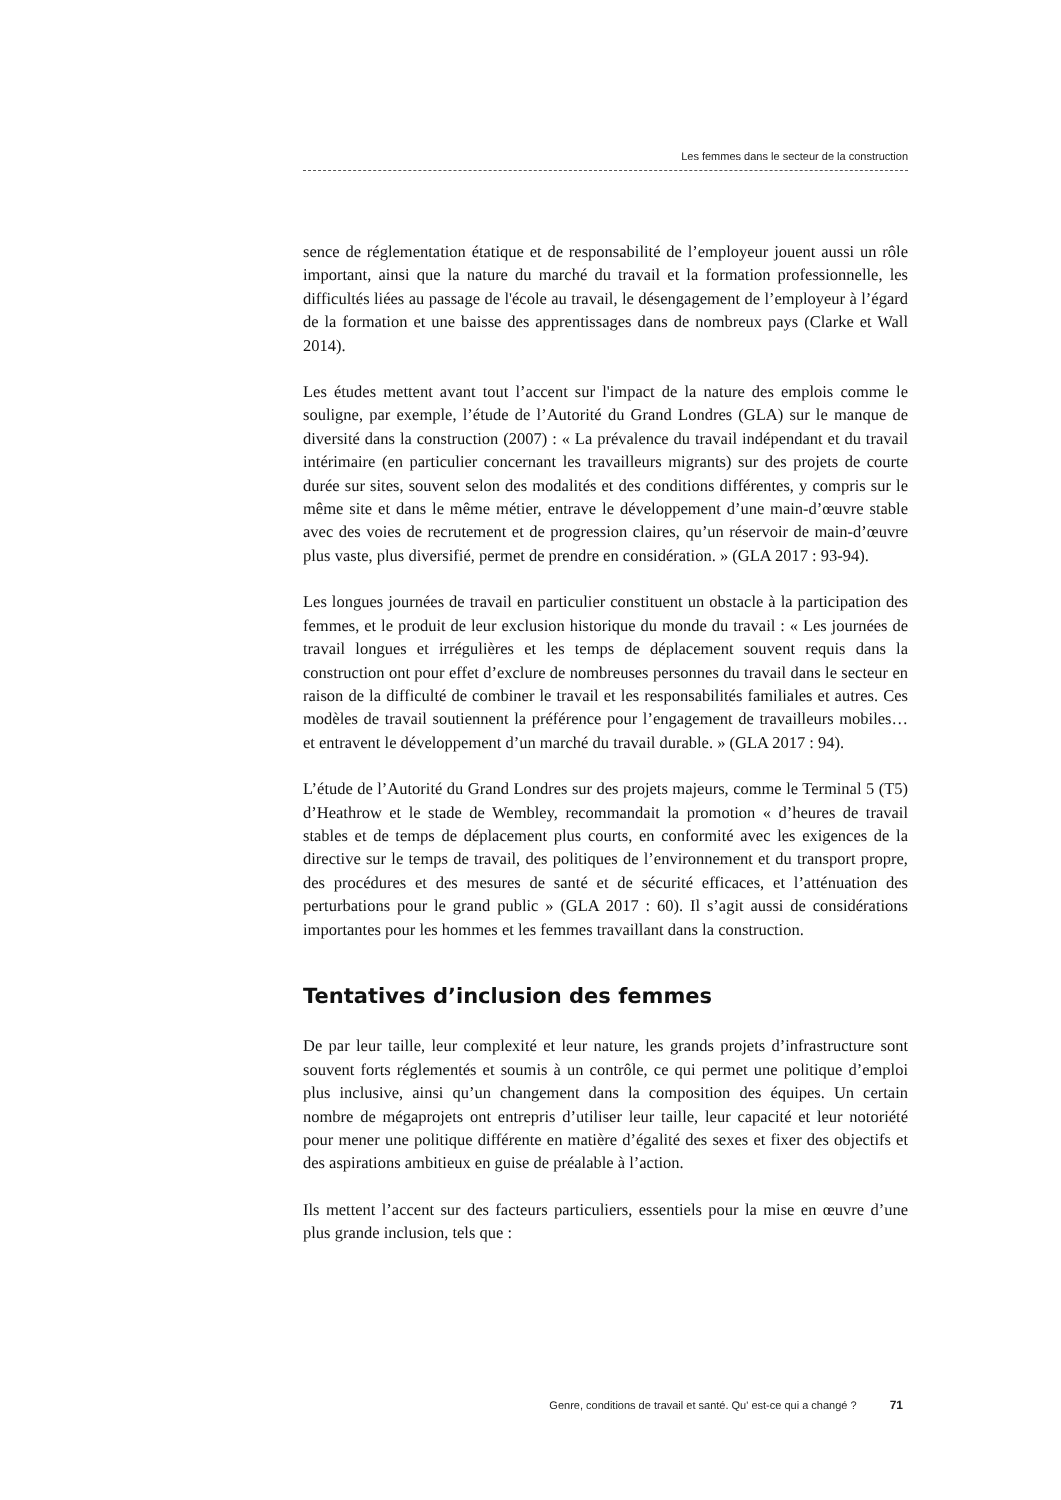Les femmes dans le secteur de la construction
sence de réglementation étatique et de responsabilité de l’employeur jouent aussi un rôle important, ainsi que la nature du marché du travail et la formation professionnelle, les difficultés liées au passage de l'école au travail, le désengagement de l’employeur à l’égard de la formation et une baisse des apprentissages dans de nombreux pays (Clarke et Wall 2014).
Les études mettent avant tout l’accent sur l'impact de la nature des emplois comme le souligne, par exemple, l’étude de l’Autorité du Grand Londres (GLA) sur le manque de diversité dans la construction (2007) : « La prévalence du travail indépendant et du travail intérimaire (en particulier concernant les travailleurs migrants) sur des projets de courte durée sur sites, souvent selon des modalités et des conditions différentes, y compris sur le même site et dans le même métier, entrave le développement d’une main-d’œuvre stable avec des voies de recrutement et de progression claires, qu’un réservoir de main-d’œuvre plus vaste, plus diversifié, permet de prendre en considération. » (GLA 2017 : 93-94).
Les longues journées de travail en particulier constituent un obstacle à la participation des femmes, et le produit de leur exclusion historique du monde du travail : « Les journées de travail longues et irrégulières et les temps de déplacement souvent requis dans la construction ont pour effet d’exclure de nombreuses personnes du travail dans le secteur en raison de la difficulté de combiner le travail et les responsabilités familiales et autres. Ces modèles de travail soutiennent la préférence pour l’engagement de travailleurs mobiles… et entravent le développement d’un marché du travail durable. » (GLA 2017 : 94).
L’étude de l’Autorité du Grand Londres sur des projets majeurs, comme le Terminal 5 (T5) d’Heathrow et le stade de Wembley, recommandait la promotion « d’heures de travail stables et de temps de déplacement plus courts, en conformité avec les exigences de la directive sur le temps de travail, des politiques de l’environnement et du transport propre, des procédures et des mesures de santé et de sécurité efficaces, et l’atténuation des perturbations pour le grand public » (GLA 2017 : 60). Il s’agit aussi de considérations importantes pour les hommes et les femmes travaillant dans la construction.
Tentatives d’inclusion des femmes
De par leur taille, leur complexité et leur nature, les grands projets d’infrastructure sont souvent forts réglementés et soumis à un contrôle, ce qui permet une politique d’emploi plus inclusive, ainsi qu’un changement dans la composition des équipes. Un certain nombre de mégaprojets ont entrepris d’utiliser leur taille, leur capacité et leur notoriété pour mener une politique différente en matière d’égalité des sexes et fixer des objectifs et des aspirations ambitieux en guise de préalable à l’action.
Ils mettent l’accent sur des facteurs particuliers, essentiels pour la mise en œuvre d’une plus grande inclusion, tels que :
Genre, conditions de travail et santé. Qu' est-ce qui a changé ? 71